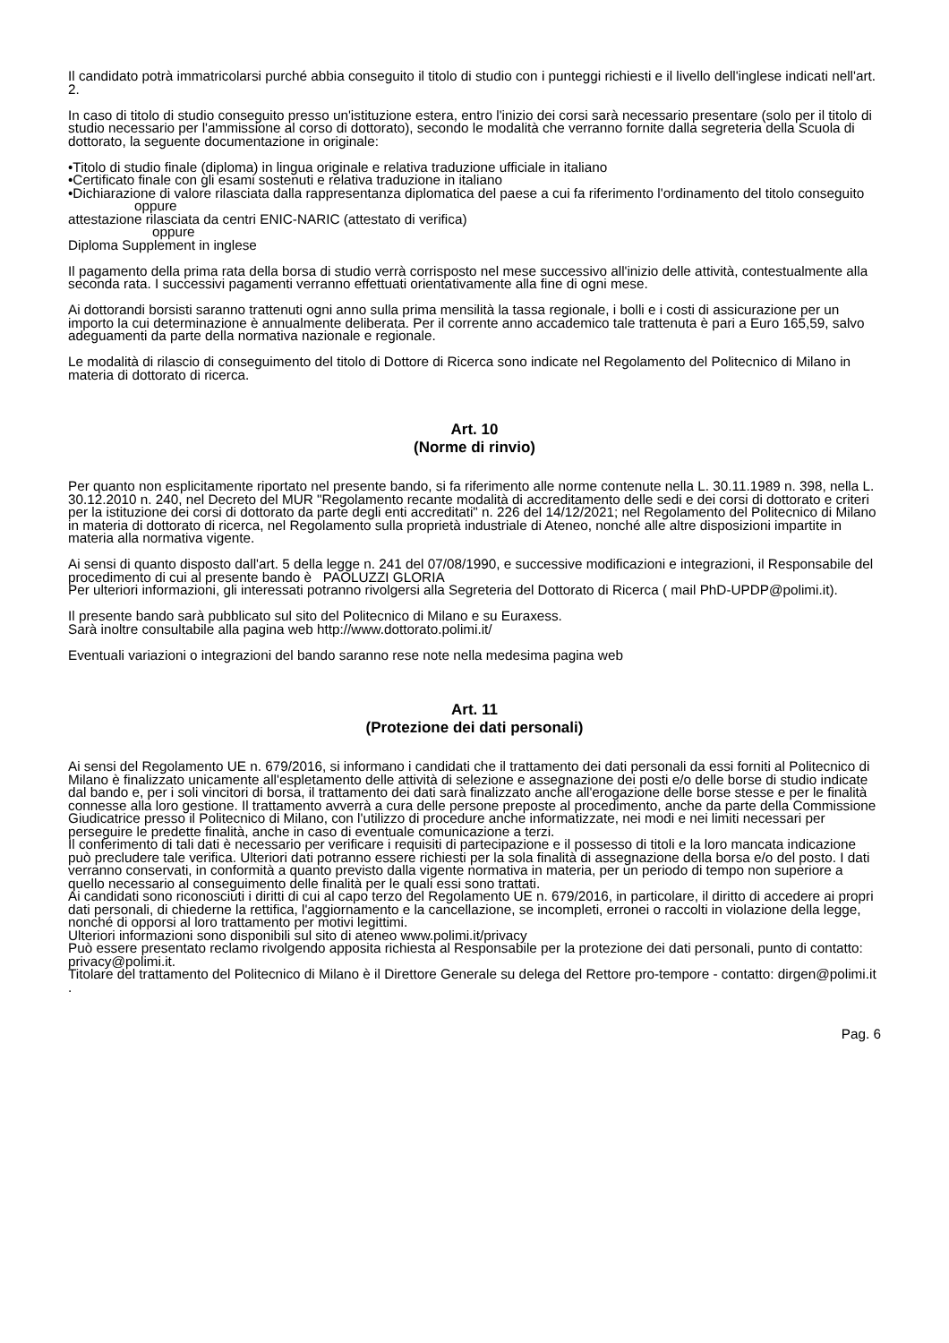Il candidato potrà immatricolarsi purché abbia conseguito il titolo di studio con i punteggi richiesti e il livello dell'inglese indicati nell'art. 2.
In caso di titolo di studio conseguito presso un'istituzione estera, entro l'inizio dei corsi sarà necessario presentare (solo per il titolo di studio necessario per l'ammissione al corso di dottorato), secondo le modalità che verranno fornite dalla segreteria della Scuola di dottorato, la seguente documentazione in originale:
•Titolo di studio finale (diploma) in lingua originale e relativa traduzione ufficiale in italiano
•Certificato finale con gli esami sostenuti e relativa traduzione in italiano
•Dichiarazione di valore rilasciata dalla rappresentanza diplomatica del paese a cui fa riferimento l'ordinamento del titolo conseguito
oppure
attestazione rilasciata da centri ENIC-NARIC (attestato di verifica)
oppure
Diploma Supplement in inglese
Il pagamento della prima rata della borsa di studio verrà corrisposto nel mese successivo all'inizio delle attività, contestualmente alla seconda rata. I successivi pagamenti verranno effettuati orientativamente alla fine di ogni mese.
Ai dottorandi borsisti saranno trattenuti ogni anno sulla prima mensilità la tassa regionale, i bolli e i costi di assicurazione per un importo la cui determinazione è annualmente deliberata. Per il corrente anno accademico tale trattenuta è pari a Euro 165,59, salvo adeguamenti da parte della normativa nazionale e regionale.
Le modalità di rilascio di conseguimento del titolo di Dottore di Ricerca sono indicate nel Regolamento del Politecnico di Milano in materia di dottorato di ricerca.
Art. 10
(Norme di rinvio)
Per quanto non esplicitamente riportato nel presente bando, si fa riferimento alle norme contenute nella L. 30.11.1989 n. 398, nella L. 30.12.2010 n. 240, nel Decreto del MUR "Regolamento recante modalità di accreditamento delle sedi e dei corsi di dottorato e criteri per la istituzione dei corsi di dottorato da parte degli enti accreditati" n. 226 del 14/12/2021; nel Regolamento del Politecnico di Milano in materia di dottorato di ricerca, nel Regolamento sulla proprietà industriale di Ateneo, nonché alle altre disposizioni impartite in materia alla normativa vigente.
Ai sensi di quanto disposto dall'art. 5 della legge n. 241 del 07/08/1990, e successive modificazioni e integrazioni, il Responsabile del procedimento di cui al presente bando è PAOLUZZI GLORIA
Per ulteriori informazioni, gli interessati potranno rivolgersi alla Segreteria del Dottorato di Ricerca ( mail PhD-UPDP@polimi.it).
Il presente bando sarà pubblicato sul sito del Politecnico di Milano e su Euraxess.
Sarà inoltre consultabile alla pagina web http://www.dottorato.polimi.it/
Eventuali variazioni o integrazioni del bando saranno rese note nella medesima pagina web
Art. 11
(Protezione dei dati personali)
Ai sensi del Regolamento UE n. 679/2016, si informano i candidati che il trattamento dei dati personali da essi forniti al Politecnico di Milano è finalizzato unicamente all'espletamento delle attività di selezione e assegnazione dei posti e/o delle borse di studio indicate dal bando e, per i soli vincitori di borsa, il trattamento dei dati sarà finalizzato anche all'erogazione delle borse stesse e per le finalità connesse alla loro gestione. Il trattamento avverrà a cura delle persone preposte al procedimento, anche da parte della Commissione Giudicatrice presso il Politecnico di Milano, con l'utilizzo di procedure anche informatizzate, nei modi e nei limiti necessari per perseguire le predette finalità, anche in caso di eventuale comunicazione a terzi.
Il conferimento di tali dati è necessario per verificare i requisiti di partecipazione e il possesso di titoli e la loro mancata indicazione può precludere tale verifica. Ulteriori dati potranno essere richiesti per la sola finalità di assegnazione della borsa e/o del posto. I dati verranno conservati, in conformità a quanto previsto dalla vigente normativa in materia, per un periodo di tempo non superiore a quello necessario al conseguimento delle finalità per le quali essi sono trattati.
Ai candidati sono riconosciuti i diritti di cui al capo terzo del Regolamento UE n. 679/2016, in particolare, il diritto di accedere ai propri dati personali, di chiederne la rettifica, l'aggiornamento e la cancellazione, se incompleti, erronei o raccolti in violazione della legge, nonché di opporsi al loro trattamento per motivi legittimi.
Ulteriori informazioni sono disponibili sul sito di ateneo www.polimi.it/privacy
Può essere presentato reclamo rivolgendo apposita richiesta al Responsabile per la protezione dei dati personali, punto di contatto: privacy@polimi.it.
Titolare del trattamento del Politecnico di Milano è il Direttore Generale su delega del Rettore pro-tempore - contatto: dirgen@polimi.it .
Pag. 6